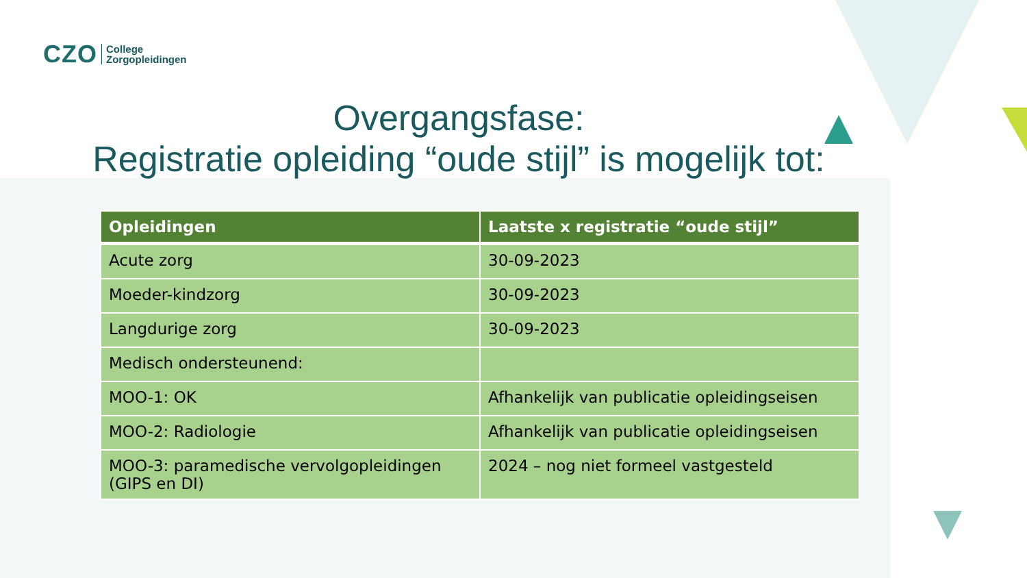CZO College
Zorgopleidingen
Overgangsfase:
Registratie opleiding “oude stijl” is mogelijk tot:
| Opleidingen | Laatste x registratie “oude stijl” |
| --- | --- |
| Acute zorg | 30-09-2023 |
| Moeder-kindzorg | 30-09-2023 |
| Langdurige zorg | 30-09-2023 |
| Medisch ondersteunend: | |
| MOO-1: OK | Afhankelijk van publicatie opleidingseisen |
| MOO-2: Radiologie | Afhankelijk van publicatie opleidingseisen |
| MOO-3: paramedische vervolgopleidingen (GIPS en DI) | 2024 – nog niet formeel vastgesteld |